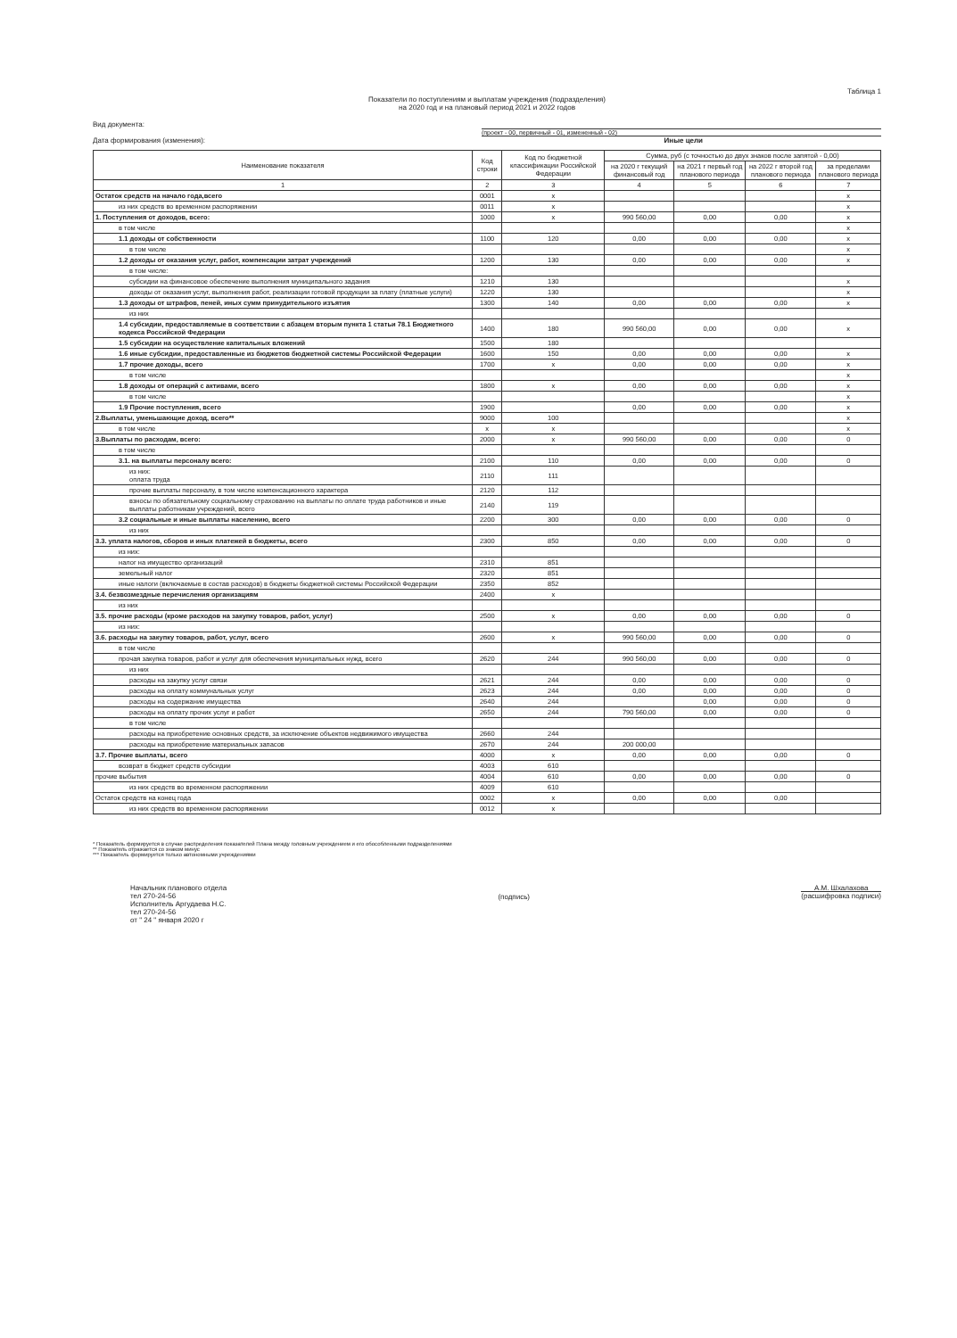Таблица 1
Показатели по поступлениям и выплатам учреждения (подразделения)
на 2020 год и на плановый период 2021 и 2022 годов
Вид документа:
(проект - 00, первичный - 01, измененный - 02)
Дата формирования (изменения): Иные цели
| Наименование показателя | Код строки | Код по бюджетной классификации Российской Федерации | Сумма, руб (с точностью до двух знаков после запятой - 0,00) | | | |
| --- | --- | --- | --- | --- | --- | --- |
| | | | на 2020 г текущий финансовый год | на 2021 г первый год планового периода | на 2022 г второй год планового периода | за пределами планового периода |
| 1 | 2 | 3 | 4 | 5 | 6 | 7 |
| Остаток средств на начало года,всего | 0001 | x | | | | x |
| из них средств во временном распоряжении | 0011 | x | | | | x |
| 1. Поступления от доходов, всего: | 1000 | x | 990 560,00 | 0,00 | 0,00 | x |
| в том числе | | | | | | x |
| 1.1 доходы от собственности | 1100 | 120 | 0,00 | 0,00 | 0,00 | x |
| в том числе | | | | | | x |
| 1.2 доходы от оказания услуг, работ, компенсации затрат учреждений | 1200 | 130 | 0,00 | 0,00 | 0,00 | x |
| в том числе: | | | | | | |
| субсидии на финансовое обеспечение выполнения муниципального задания | 1210 | 130 | | | | x |
| доходы от оказания услуг, выполнения работ, реализации готовой продукции за плату (платные услуги) | 1220 | 130 | | | | x |
| 1.3 доходы от штрафов, пеней, иных сумм принудительного изъятия | 1300 | 140 | 0,00 | 0,00 | 0,00 | x |
| из них | | | | | | |
| 1.4 субсидии, предоставляемые в соответствии с абзацем вторым пункта 1 статьи 78.1 Бюджетного кодекса Российской Федерации | 1400 | 180 | 990 560,00 | 0,00 | 0,00 | x |
| 1.5 субсидии на осуществление капитальных вложений | 1500 | 180 | | | | |
| 1.6 иные субсидии, предоставленные из бюджетов бюджетной системы Российской Федерации | 1600 | 150 | 0,00 | 0,00 | 0,00 | x |
| 1.7 прочие доходы, всего | 1700 | x | 0,00 | 0,00 | 0,00 | x |
| в том числе | | | | | | x |
| 1.8 доходы от операций с активами, всего | 1800 | x | 0,00 | 0,00 | 0,00 | x |
| в том числе | | | | | | x |
| 1.9 Прочие поступления, всего | 1900 | | 0,00 | 0,00 | 0,00 | x |
| 2.Выплаты, уменьшающие доход, всего** | 9000 | 100 | | | | x |
| в том числе | x | x | | | | x |
| 3.Выплаты по расходам, всего: | 2000 | x | 990 560,00 | 0,00 | 0,00 | 0 |
| в том числе | | | | | | |
| 3.1. на выплаты персоналу всего: | 2100 | 110 | 0,00 | 0,00 | 0,00 | 0 |
| из них: оплата труда | 2110 | 111 | | | | |
| прочие выплаты персоналу, в том числе компенсационного характера | 2120 | 112 | | | | |
| взносы по обязательному социальному страхованию на выплаты по оплате труда работников и иные выплаты работникам учреждений, всего | 2140 | 119 | | | | |
| 3.2 социальные и иные выплаты населению, всего | 2200 | 300 | 0,00 | 0,00 | 0,00 | 0 |
| из них | | | | | | |
| 3.3. уплата налогов, сборов и иных платежей в бюджеты, всего | 2300 | 850 | 0,00 | 0,00 | 0,00 | 0 |
| из них: | | | | | | |
| налог на имущество организаций | 2310 | 851 | | | | |
| земельный налог | 2320 | 851 | | | | |
| иные налоги (включаемые в состав расходов) в бюджеты бюджетной системы Российской Федерации | 2350 | 852 | | | | |
| 3.4. безвозмездные перечисления организациям | 2400 | x | | | | |
| из них | | | | | | |
| 3.5. прочие расходы (кроме расходов на закупку товаров, работ, услуг) | 2500 | x | 0,00 | 0,00 | 0,00 | 0 |
| из них: | | | | | | |
| 3.6. расходы на закупку товаров, работ, услуг, всего | 2600 | x | 990 560,00 | 0,00 | 0,00 | 0 |
| в том числе | | | | | | |
| прочая закупка товаров, работ и услуг для обеспечения муниципальных нужд, всего | 2620 | 244 | 990 560,00 | 0,00 | 0,00 | 0 |
| из них | | | | | | |
| расходы на закупку услуг связи | 2621 | 244 | 0,00 | 0,00 | 0,00 | 0 |
| расходы на оплату коммунальных услуг | 2623 | 244 | 0,00 | 0,00 | 0,00 | 0 |
| расходы на содержание имущества | 2640 | 244 | | 0,00 | 0,00 | 0 |
| расходы на оплату прочих услуг и работ | 2650 | 244 | 790 560,00 | 0,00 | 0,00 | 0 |
| в том числе | | | | | | |
| расходы на приобретение основных средств, за исключение объектов недвижимого имущества | 2660 | 244 | | | | |
| расходы на приобретение материальных запасов | 2670 | 244 | 200 000,00 | | | |
| 3.7. Прочие выплаты, всего | 4000 | x | 0,00 | 0,00 | 0,00 | 0 |
| возврат в бюджет средств субсидии | 4003 | 610 | | | | |
| прочие выбытия | 4004 | 610 | 0,00 | 0,00 | 0,00 | 0 |
| из них средств во временном распоряжении | 4009 | 610 | | | | |
| Остаток средств на конец года | 0002 | x | 0,00 | 0,00 | 0,00 | |
| из них средств во временном распоряжении | 0012 | x | | | | |
* Показатель формируется в случае распределения показателей Плана между головным учреждением и его обособленными подразделениями
** Показатель отражается со знаком минус
*** Показатель формируется только автономными учреждениями
Начальник планового отдела
тел 270-24-56
Исполнитель Аргудаева Н.С.
тел 270-24-56
от " 24 " января 2020 г
(подпись)
А.М. Шхалахова
(расшифровка подписи)